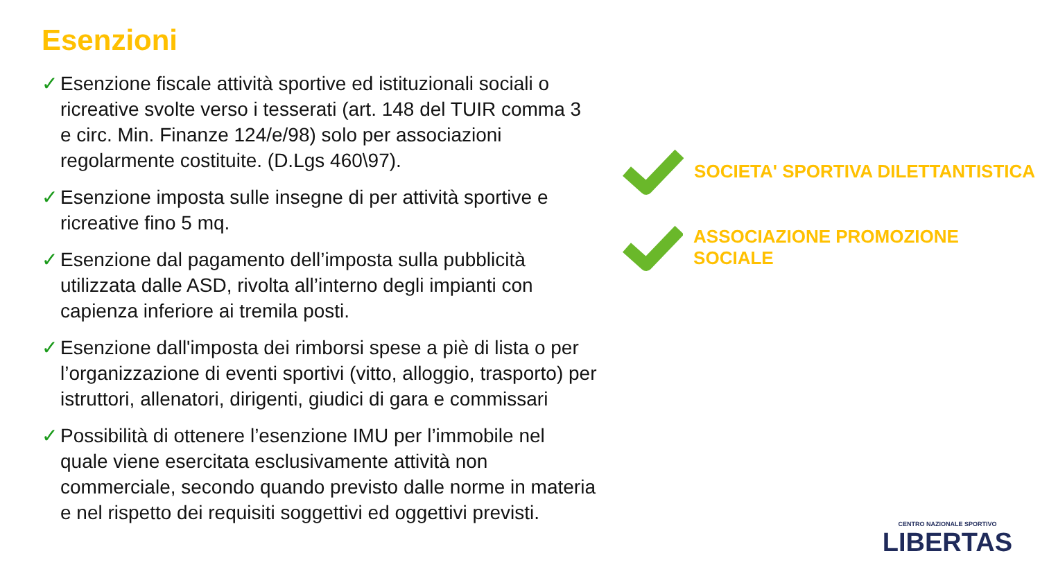Esenzioni
✓ Esenzione fiscale attività sportive ed istituzionali sociali o ricreative svolte verso i tesserati (art. 148 del TUIR comma 3 e circ. Min. Finanze 124/e/98) solo per associazioni regolarmente costituite. (D.Lgs 460\97).
✓ Esenzione imposta sulle insegne di per attività sportive e ricreative fino 5 mq.
✓ Esenzione dal pagamento dell’imposta sulla pubblicità utilizzata dalle ASD, rivolta all’interno degli impianti con capienza inferiore ai tremila posti.
✓ Esenzione dall'imposta dei rimborsi spese a piè di lista o per l’organizzazione di eventi sportivi (vitto, alloggio, trasporto) per istruttori, allenatori, dirigenti, giudici di gara e commissari
✓ Possibilità di ottenere l’esenzione IMU per l’immobile nel quale viene esercitata esclusivamente attività non commerciale, secondo quando previsto dalle norme in materia e nel rispetto dei requisiti soggettivi ed oggettivi previsti.
SOCIETA' SPORTIVA DILETTANTISTICA
ASSOCIAZIONE PROMOZIONE SOCIALE
CENTRO NAZIONALE SPORTIVO
LIBERTAS